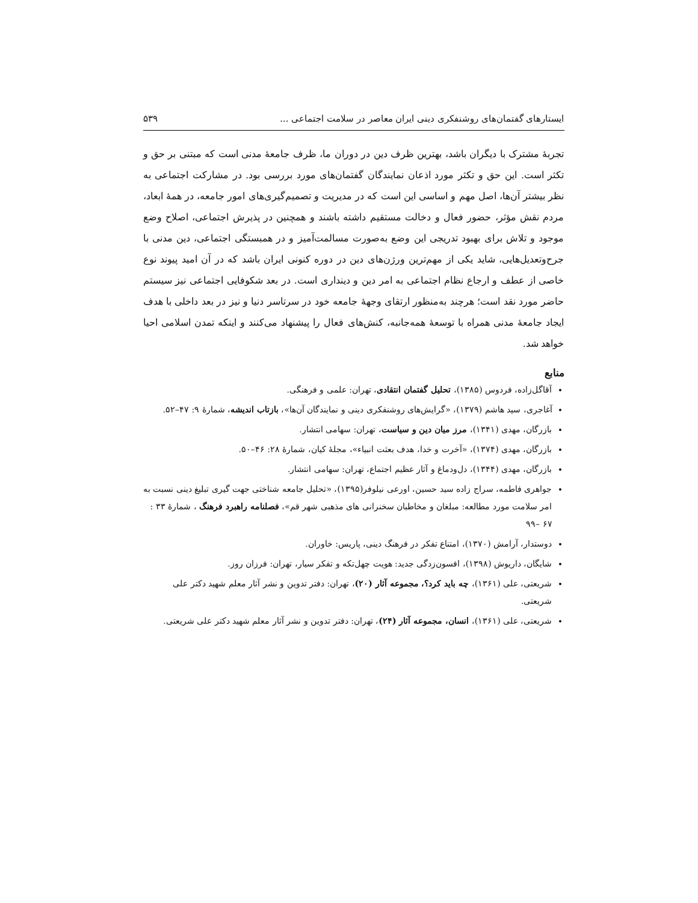ایستارهای گفتمان‌های روشنفکری دینی ایران معاصر در سلامت اجتماعی ... ۵۳۹
تجربهٔ مشترک با دیگران باشد، بهترین ظرف دین در دوران ما، ظرف جامعهٔ مدنی است که مبتنی بر حق و تکثر است. این حق و تکثر مورد اذعان نمایندگان گفتمان‌های مورد بررسی بود. در مشارکت اجتماعی به نظر بیشتر آن‌ها، اصل مهم و اساسی این است که در مدیریت و تصمیم‌گیری‌های امور جامعه، در همهٔ ابعاد، مردم نقش مؤثر، حضور فعال و دخالت مستقیم داشته باشند و همچنین در پذیرش اجتماعی، اصلاح وضع موجود و تلاش برای بهبود تدریجی این وضع به‌صورت مسالمت‌آمیز و در همبستگی اجتماعی، دین مدنی با جرح‌وتعدیل‌هایی، شاید یکی از مهم‌ترین ورژن‌های دین در دوره کنونی ایران باشد که در آن امید پیوند نوع خاصی از عطف و ارجاع نظام اجتماعی به امر دین و دینداری است. در بعد شکوفایی اجتماعی نیز سیستم حاضر مورد نقد است؛ هرچند به‌منظور ارتقای وجههٔ جامعه خود در سرتاسر دنیا و نیز در بعد داخلی با هدف ایجاد جامعهٔ مدنی همراه با توسعهٔ همه‌جانبه، کنش‌های فعال را پیشنهاد می‌کنند و اینکه تمدن اسلامی احیا خواهد شد.
منابع
آقاگل‌زاده، فردوس (۱۳۸۵)، تحلیل گفتمان انتقادی، تهران: علمی و فرهنگی.
آغاجری، سید هاشم (۱۳۷۹)، «گرایش‌های روشنفکری دینی و نمایندگان آن‌ها»، بازتاب اندیشه، شمارهٔ ۹: ۴۷–۵۲.
بازرگان، مهدی (۱۳۴۱)، مرز میان دین و سیاست، تهران: سهامی انتشار.
بازرگان، مهدی (۱۳۷۴)، «آخرت و خدا، هدف بعثت انبیاء»، مجلهٔ کیان، شمارهٔ ۲۸: ۴۶–۵۰.
بازرگان، مهدی (۱۳۴۴)، دل‌ودماغ و آثار عظیم اجتماع، تهران: سهامی انتشار.
جواهری فاطمه، سراج زاده سید حسین، اورعی نیلوفر(۱۳۹۵)، «تحلیل جامعه شناختی جهت گیری تبلیغ دینی نسبت به امر سلامت مورد مطالعه: مبلغان و مخاطبان سخنرانی های مذهبی شهر قم»، فصلنامه راهبرد فرهنگ ، شمارهٔ ۳۳ : ۶۷ –۹۹
دوستدار، آرامش (۱۳۷۰)، امتناع تفکر در فرهنگ دینی، پاریس: خاوران.
شایگان، داریوش (۱۳۹۸)، افسون‌زدگی جدید: هویت چهل‌تکه و تفکر سیار، تهران: فرزان روز.
شریعتی، علی (۱۳۶۱)، چه باید کرد؟، مجموعه آثار (۲۰)، تهران: دفتر تدوین و نشر آثار معلم شهید دکتر علی شریعتی.
شریعتی، علی (۱۳۶۱)، انسان، مجموعه آثار (۲۴)، تهران: دفتر تدوین و نشر آثار معلم شهید دکتر علی شریعتی.